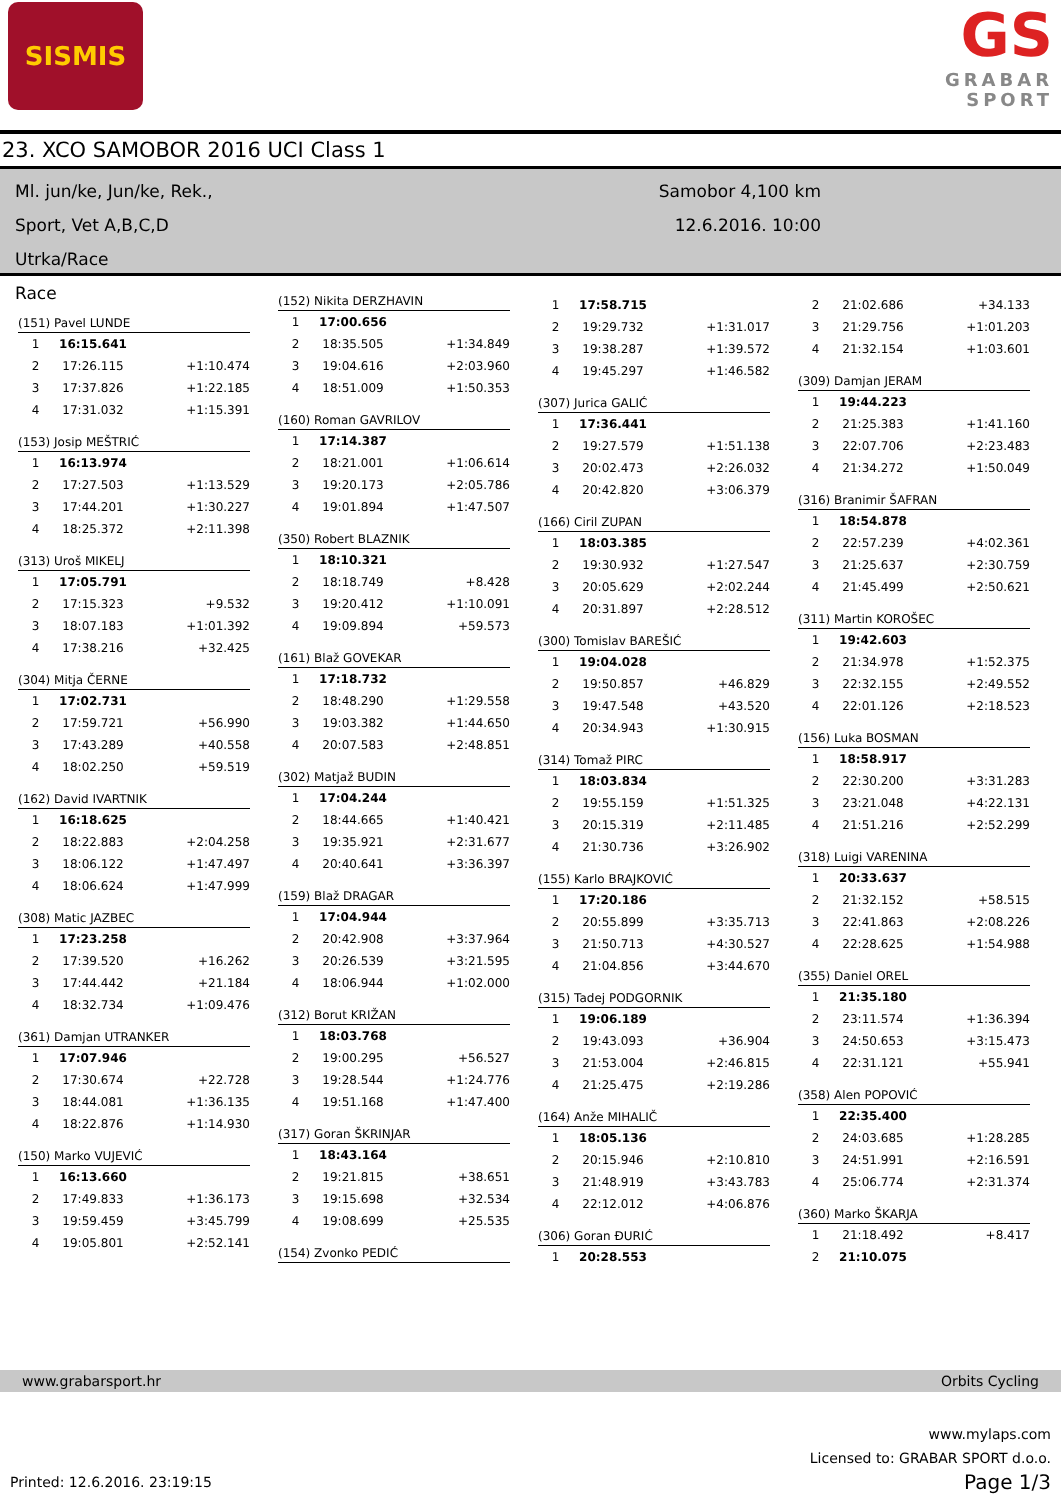SISMIS
GS
GRABAR SPORT
23. XCO SAMOBOR 2016 UCI Class 1
Ml. jun/ke, Jun/ke, Rek., Sport, Vet A,B,C,D
Utrka/Race
Race
Samobor 4,100 km
12.6.2016. 10:00
(151) Pavel LUNDE
| 1 | 16:15.641 | |
| 2 | 17:26.115 | +1:10.474 |
| 3 | 17:37.826 | +1:22.185 |
| 4 | 17:31.032 | +1:15.391 |
(153) Josip MEŠTRIĆ
| 1 | 16:13.974 | |
| 2 | 17:27.503 | +1:13.529 |
| 3 | 17:44.201 | +1:30.227 |
| 4 | 18:25.372 | +2:11.398 |
(313) Uroš MIKELJ
| 1 | 17:05.791 | |
| 2 | 17:15.323 | +9.532 |
| 3 | 18:07.183 | +1:01.392 |
| 4 | 17:38.216 | +32.425 |
(304) Mitja ČERNE
| 1 | 17:02.731 | |
| 2 | 17:59.721 | +56.990 |
| 3 | 17:43.289 | +40.558 |
| 4 | 18:02.250 | +59.519 |
(162) David IVARTNIK
| 1 | 16:18.625 | |
| 2 | 18:22.883 | +2:04.258 |
| 3 | 18:06.122 | +1:47.497 |
| 4 | 18:06.624 | +1:47.999 |
(308) Matic JAZBEC
| 1 | 17:23.258 | |
| 2 | 17:39.520 | +16.262 |
| 3 | 17:44.442 | +21.184 |
| 4 | 18:32.734 | +1:09.476 |
(361) Damjan UTRANKER
| 1 | 17:07.946 | |
| 2 | 17:30.674 | +22.728 |
| 3 | 18:44.081 | +1:36.135 |
| 4 | 18:22.876 | +1:14.930 |
(150) Marko VUJEVIĆ
| 1 | 16:13.660 | |
| 2 | 17:49.833 | +1:36.173 |
| 3 | 19:59.459 | +3:45.799 |
| 4 | 19:05.801 | +2:52.141 |
(152) Nikita DERZHAVIN
| 1 | 17:00.656 | |
| 2 | 18:35.505 | +1:34.849 |
| 3 | 19:04.616 | +2:03.960 |
| 4 | 18:51.009 | +1:50.353 |
(160) Roman GAVRILOV
| 1 | 17:14.387 | |
| 2 | 18:21.001 | +1:06.614 |
| 3 | 19:20.173 | +2:05.786 |
| 4 | 19:01.894 | +1:47.507 |
(350) Robert BLAZNIK
| 1 | 18:10.321 | |
| 2 | 18:18.749 | +8.428 |
| 3 | 19:20.412 | +1:10.091 |
| 4 | 19:09.894 | +59.573 |
(161) Blaž GOVEKAR
| 1 | 17:18.732 | |
| 2 | 18:48.290 | +1:29.558 |
| 3 | 19:03.382 | +1:44.650 |
| 4 | 20:07.583 | +2:48.851 |
(302) Matjaž BUDIN
| 1 | 17:04.244 | |
| 2 | 18:44.665 | +1:40.421 |
| 3 | 19:35.921 | +2:31.677 |
| 4 | 20:40.641 | +3:36.397 |
(159) Blaž DRAGAR
| 1 | 17:04.944 | |
| 2 | 20:42.908 | +3:37.964 |
| 3 | 20:26.539 | +3:21.595 |
| 4 | 18:06.944 | +1:02.000 |
(312) Borut KRIŽAN
| 1 | 18:03.768 | |
| 2 | 19:00.295 | +56.527 |
| 3 | 19:28.544 | +1:24.776 |
| 4 | 19:51.168 | +1:47.400 |
(317) Goran ŠKRINJAR
| 1 | 18:43.164 | |
| 2 | 19:21.815 | +38.651 |
| 3 | 19:15.698 | +32.534 |
| 4 | 19:08.699 | +25.535 |
(154) Zvonko PEDIĆ
| 1 | 17:58.715 | |
| 2 | 19:29.732 | +1:31.017 |
| 3 | 19:38.287 | +1:39.572 |
| 4 | 19:45.297 | +1:46.582 |
(307) Jurica GALIĆ
| 1 | 17:36.441 | |
| 2 | 19:27.579 | +1:51.138 |
| 3 | 20:02.473 | +2:26.032 |
| 4 | 20:42.820 | +3:06.379 |
(166) Ciril ZUPAN
| 1 | 18:03.385 | |
| 2 | 19:30.932 | +1:27.547 |
| 3 | 20:05.629 | +2:02.244 |
| 4 | 20:31.897 | +2:28.512 |
(300) Tomislav BAREŠIĆ
| 1 | 19:04.028 | |
| 2 | 19:50.857 | +46.829 |
| 3 | 19:47.548 | +43.520 |
| 4 | 20:34.943 | +1:30.915 |
(314) Tomaž PIRC
| 1 | 18:03.834 | |
| 2 | 19:55.159 | +1:51.325 |
| 3 | 20:15.319 | +2:11.485 |
| 4 | 21:30.736 | +3:26.902 |
(155) Karlo BRAJKOVIĆ
| 1 | 17:20.186 | |
| 2 | 20:55.899 | +3:35.713 |
| 3 | 21:50.713 | +4:30.527 |
| 4 | 21:04.856 | +3:44.670 |
(315) Tadej PODGORNIK
| 1 | 19:06.189 | |
| 2 | 19:43.093 | +36.904 |
| 3 | 21:53.004 | +2:46.815 |
| 4 | 21:25.475 | +2:19.286 |
(164) Anže MIHALIČ
| 1 | 18:05.136 | |
| 2 | 20:15.946 | +2:10.810 |
| 3 | 21:48.919 | +3:43.783 |
| 4 | 22:12.012 | +4:06.876 |
(306) Goran ĐURIĆ
| 1 | 20:28.553 | |
| 2 | 21:02.686 | +34.133 |
| 3 | 21:29.756 | +1:01.203 |
| 4 | 21:32.154 | +1:03.601 |
(309) Damjan JERAM
| 1 | 19:44.223 | |
| 2 | 21:25.383 | +1:41.160 |
| 3 | 22:07.706 | +2:23.483 |
| 4 | 21:34.272 | +1:50.049 |
(316) Branimir ŠAFRAN
| 1 | 18:54.878 | |
| 2 | 22:57.239 | +4:02.361 |
| 3 | 21:25.637 | +2:30.759 |
| 4 | 21:45.499 | +2:50.621 |
(311) Martin KOROŠEC
| 1 | 19:42.603 | |
| 2 | 21:34.978 | +1:52.375 |
| 3 | 22:32.155 | +2:49.552 |
| 4 | 22:01.126 | +2:18.523 |
(156) Luka BOSMAN
| 1 | 18:58.917 | |
| 2 | 22:30.200 | +3:31.283 |
| 3 | 23:21.048 | +4:22.131 |
| 4 | 21:51.216 | +2:52.299 |
(318) Luigi VARENINA
| 1 | 20:33.637 | |
| 2 | 21:32.152 | +58.515 |
| 3 | 22:41.863 | +2:08.226 |
| 4 | 22:28.625 | +1:54.988 |
(355) Daniel OREL
| 1 | 21:35.180 | |
| 2 | 23:11.574 | +1:36.394 |
| 3 | 24:50.653 | +3:15.473 |
| 4 | 22:31.121 | +55.941 |
(358) Alen POPOVIĆ
| 1 | 22:35.400 | |
| 2 | 24:03.685 | +1:28.285 |
| 3 | 24:51.991 | +2:16.591 |
| 4 | 25:06.774 | +2:31.374 |
(360) Marko ŠKARJA
| 1 | 21:18.492 | +8.417 |
| 2 | 21:10.075 | |
www.grabarsport.hr Orbits Cycling
www.mylaps.com
Licensed to: GRABAR SPORT d.o.o.
Printed: 12.6.2016. 23:19:15 Page 1/3